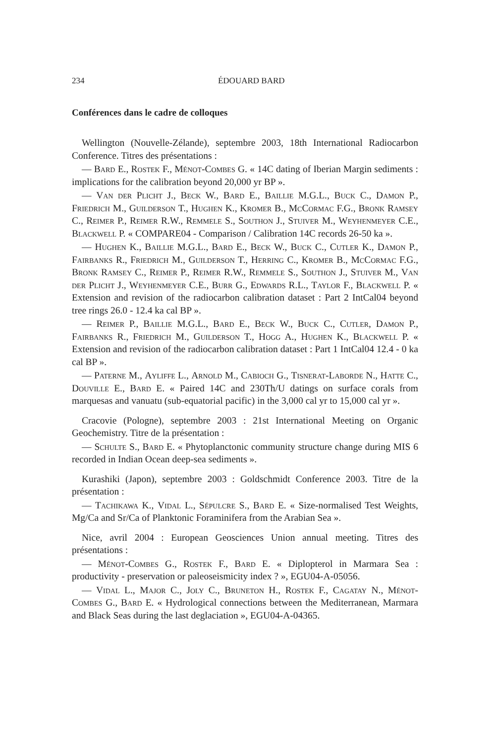234 ÉDOUARD BARD
Conférences dans le cadre de colloques
Wellington (Nouvelle-Zélande), septembre 2003, 18th International Radiocarbon Conference. Titres des présentations :
— Bard E., Rostek F., Ménot-Combes G. « 14C dating of Iberian Margin sediments : implications for the calibration beyond 20,000 yr BP ».
— Van der Plicht J., Beck W., Bard E., Baillie M.G.L., Buck C., Damon P., Friedrich M., Guilderson T., Hughen K., Kromer B., McCormac F.G., Bronk Ramsey C., Reimer P., Reimer R.W., Remmele S., Southon J., Stuiver M., Weyhenmeyer C.E., Blackwell P. « COMPARE04 - Comparison / Calibration 14C records 26-50 ka ».
— Hughen K., Baillie M.G.L., Bard E., Beck W., Buck C., Cutler K., Damon P., Fairbanks R., Friedrich M., Guilderson T., Herring C., Kromer B., McCormac F.G., Bronk Ramsey C., Reimer P., Reimer R.W., Remmele S., Southon J., Stuiver M., Van der Plicht J., Weyhenmeyer C.E., Burr G., Edwards R.L., Taylor F., Blackwell P. « Extension and revision of the radiocarbon calibration dataset : Part 2 IntCal04 beyond tree rings 26.0 - 12.4 ka cal BP ».
— Reimer P., Baillie M.G.L., Bard E., Beck W., Buck C., Cutler, Damon P., Fairbanks R., Friedrich M., Guilderson T., Hogg A., Hughen K., Blackwell P. « Extension and revision of the radiocarbon calibration dataset : Part 1 IntCal04 12.4 - 0 ka cal BP ».
— Paterne M., Ayliffe L., Arnold M., Cabioch G., Tisnerat-Laborde N., Hatte C., Douville E., Bard E. « Paired 14C and 230Th/U datings on surface corals from marquesas and vanuatu (sub-equatorial pacific) in the 3,000 cal yr to 15,000 cal yr ».
Cracovie (Pologne), septembre 2003 : 21st International Meeting on Organic Geochemistry. Titre de la présentation :
— Schulte S., Bard E. « Phytoplanctonic community structure change during MIS 6 recorded in Indian Ocean deep-sea sediments ».
Kurashiki (Japon), septembre 2003 : Goldschmidt Conference 2003. Titre de la présentation :
— Tachikawa K., Vidal L., Sépulcre S., Bard E. « Size-normalised Test Weights, Mg/Ca and Sr/Ca of Planktonic Foraminifera from the Arabian Sea ».
Nice, avril 2004 : European Geosciences Union annual meeting. Titres des présentations :
— Ménot-Combes G., Rostek F., Bard E. « Diplopterol in Marmara Sea : productivity - preservation or paleoseismicity index ? », EGU04-A-05056.
— Vidal L., Major C., Joly C., Bruneton H., Rostek F., Cagatay N., Ménot-Combes G., Bard E. « Hydrological connections between the Mediterranean, Marmara and Black Seas during the last deglaciation », EGU04-A-04365.